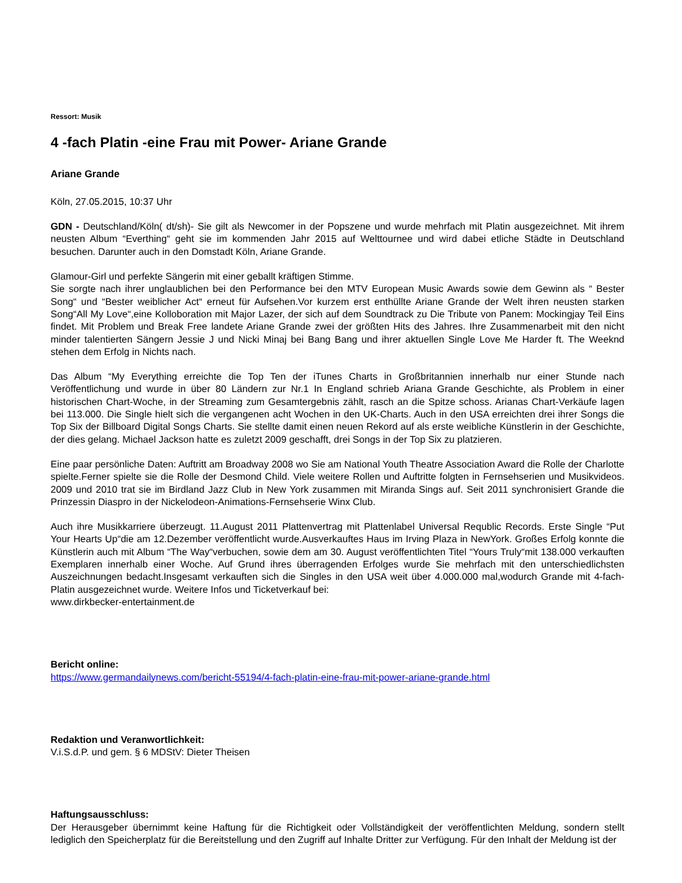Ressort: Musik
4 -fach Platin -eine Frau mit Power- Ariane Grande
Ariane Grande
Köln, 27.05.2015, 10:37 Uhr
GDN - Deutschland/Köln( dt/sh)- Sie gilt als Newcomer in der Popszene und wurde mehrfach mit Platin ausgezeichnet. Mit ihrem neusten Album “Everthing“ geht sie im kommenden Jahr 2015 auf Welttournee und wird dabei etliche Städte in Deutschland besuchen. Darunter auch in den Domstadt Köln, Ariane Grande.
Glamour-Girl und perfekte Sängerin mit einer geballt kräftigen Stimme.
Sie sorgte nach ihrer unglaublichen bei den Performance bei den MTV European Music Awards sowie dem Gewinn als “ Bester Song“ und “Bester weiblicher Act“ erneut für Aufsehen.Vor kurzem erst enthüllte Ariane Grande der Welt ihren neusten starken Song“All My Love“,eine Kolloboration mit Major Lazer, der sich auf dem Soundtrack zu Die Tribute von Panem: Mockingjay Teil Eins findet. Mit Problem und Break Free landete Ariane Grande zwei der größten Hits des Jahres. Ihre Zusammenarbeit mit den nicht minder talentierten Sängern Jessie J und Nicki Minaj bei Bang Bang und ihrer aktuellen Single Love Me Harder ft. The Weeknd stehen dem Erfolg in Nichts nach.
Das Album “My Everything erreichte die Top Ten der iTunes Charts in Großbritannien innerhalb nur einer Stunde nach Veröffentlichung und wurde in über 80 Ländern zur Nr.1 In England schrieb Ariana Grande Geschichte, als Problem in einer historischen Chart-Woche, in der Streaming zum Gesamtergebnis zählt, rasch an die Spitze schoss. Arianas Chart-Verkäufe lagen bei 113.000. Die Single hielt sich die vergangenen acht Wochen in den UK-Charts. Auch in den USA erreichten drei ihrer Songs die Top Six der Billboard Digital Songs Charts. Sie stellte damit einen neuen Rekord auf als erste weibliche Künstlerin in der Geschichte, der dies gelang. Michael Jackson hatte es zuletzt 2009 geschafft, drei Songs in der Top Six zu platzieren.
Eine paar persönliche Daten: Auftritt am Broadway 2008 wo Sie am National Youth Theatre Association Award die Rolle der Charlotte spielte.Ferner spielte sie die Rolle der Desmond Child. Viele weitere Rollen und Auftritte folgten in Fernsehserien und Musikvideos. 2009 und 2010 trat sie im Birdland Jazz Club in New York zusammen mit Miranda Sings auf. Seit 2011 synchronisiert Grande die Prinzessin Diaspro in der Nickelodeon-Animations-Fernsehserie Winx Club.
Auch ihre Musikkarriere überzeugt. 11.August 2011 Plattenvertrag mit Plattenlabel Universal Requblic Records. Erste Single “Put Your Hearts Up“die am 12.Dezember veröffentlicht wurde.Ausverkauftes Haus im Irving Plaza in NewYork. Großes Erfolg konnte die Künstlerin auch mit Album “The Way“verbuchen, sowie dem am 30. August veröffentlichten Titel “Yours Truly“mit 138.000 verkauften Exemplaren innerhalb einer Woche. Auf Grund ihres überragenden Erfolges wurde Sie mehrfach mit den unterschiedlichsten Auszeichnungen bedacht.Insgesamt verkauften sich die Singles in den USA weit über 4.000.000 mal,wodurch Grande mit 4-fach-Platin ausgezeichnet wurde. Weitere Infos und Ticketverkauf bei:
www.dirkbecker-entertainment.de
Bericht online:
https://www.germandailynews.com/bericht-55194/4-fach-platin-eine-frau-mit-power-ariane-grande.html
Redaktion und Veranwortlichkeit:
V.i.S.d.P. und gem. § 6 MDStV: Dieter Theisen
Haftungsausschluss:
Der Herausgeber übernimmt keine Haftung für die Richtigkeit oder Vollständigkeit der veröffentlichten Meldung, sondern stellt lediglich den Speicherplatz für die Bereitstellung und den Zugriff auf Inhalte Dritter zur Verfügung. Für den Inhalt der Meldung ist der